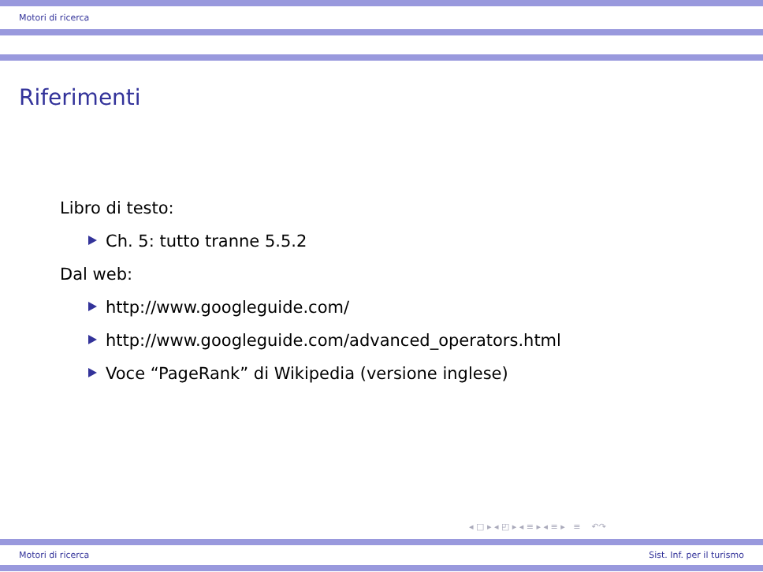Motori di ricerca
Riferimenti
Libro di testo:
Ch. 5: tutto tranne 5.5.2
Dal web:
http://www.googleguide.com/
http://www.googleguide.com/advanced_operators.html
Voce “PageRank” di Wikipedia (versione inglese)
◂ □ ▸ ◂ ◰ ▸ ◂ ≡ ▸ ◂ ≡ ▸ ≡ ↶↷
Motori di ricerca Sist. Inf. per il turismo